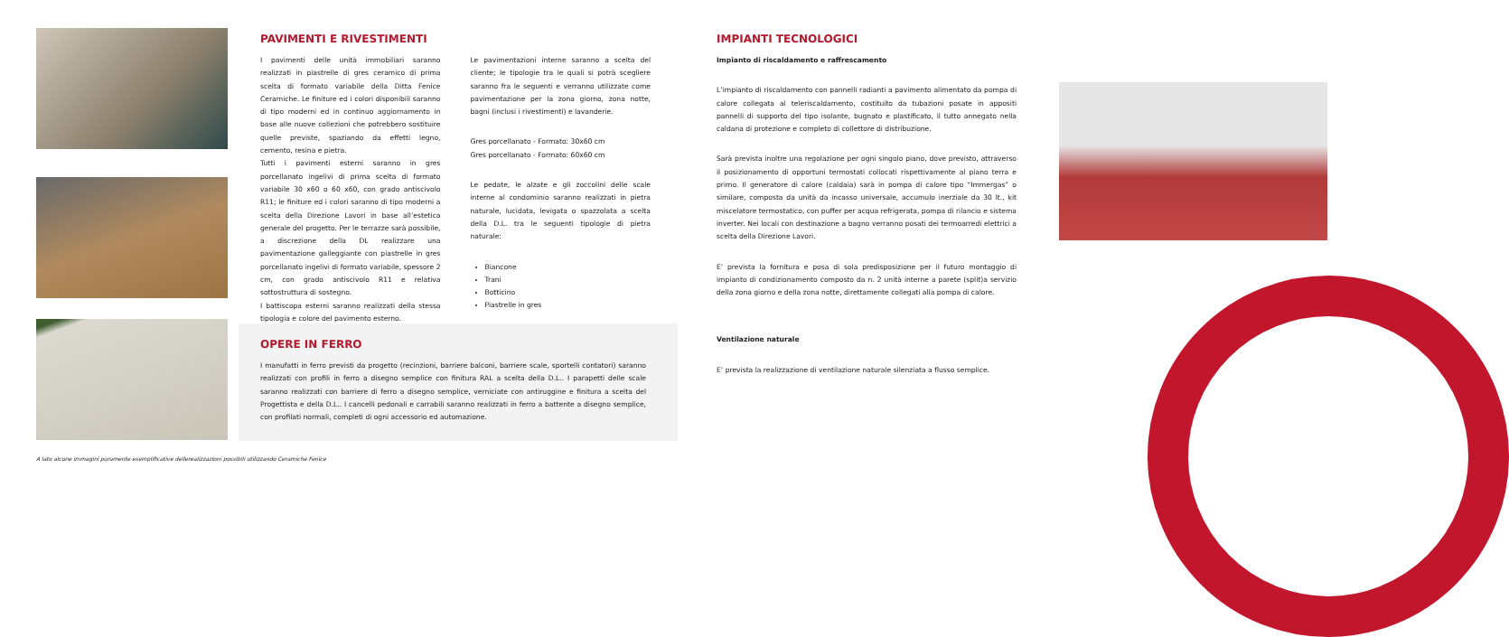PAVIMENTI E RIVESTIMENTI
I pavimenti delle unità immobiliari saranno realizzati in piastrelle di gres ceramico di prima scelta di formato variabile della Ditta Fenice Ceramiche. Le finiture ed i colori disponibili saranno di tipo moderni ed in continuo aggiornamento in base alle nuove collezioni che potrebbero sostituire quelle previste, spaziando da effetti legno, cemento, resina e pietra.
Tutti i pavimenti esterni saranno in gres porcellanato ingelivi di prima scelta di formato variabile 30 x60 o 60 x60, con grado antiscivolo R11; le finiture ed i colori saranno di tipo moderni a scelta della Direzione Lavori in base all’estetica generale del progetto. Per le terrazze sarà possibile, a discrezione della DL realizzare una pavimentazione galleggiante con piastrelle in gres porcellanato ingelivi di formato variabile, spessore 2 cm, con grado antiscivolo R11 e relativa sottostruttura di sostegno.
I battiscopa esterni saranno realizzati della stessa tipologia e colore del pavimento esterno.
Le pavimentazioni interne saranno a scelta del cliente; le tipologie tra le quali si potrà scegliere saranno fra le seguenti e verranno utilizzate come pavimentazione per la zona giorno, zona notte, bagni (inclusi i rivestimenti) e lavanderie.
Gres porcellanato - Formato: 30x60 cm
Gres porcellanato - Formato: 60x60 cm
Le pedate, le alzate e gli zoccolini delle scale interne al condominio saranno realizzati in pietra naturale, lucidata, levigata o spazzolata a scelta della D.L. tra le seguenti tipologie di pietra naturale:
Biancone
Trani
Botticino
Piastrelle in gres
OPERE IN FERRO
I manufatti in ferro previsti da progetto (recinzioni, barriere balconi, barriere scale, sportelli contatori) saranno realizzati con profili in ferro a disegno semplice con finitura RAL a scelta della D.L.. I parapetti delle scale saranno realizzati con barriere di ferro a disegno semplice, verniciate con antiruggine e finitura a scelta del Progettista e della D.L.. I cancelli pedonali e carrabili saranno realizzati in ferro a battente a disegno semplice, con profilati normali, completi di ogni accessorio ed automazione.
A lato alcune immagini puramente esemplificative dellerealizzazioni possibili utilizzando Ceramiche Fenice
IMPIANTI TECNOLOGICI
Impianto di riscaldamento e raffrescamento
L’impianto di riscaldamento con pannelli radianti a pavimento alimentato da pompa di calore collegata al teleriscaldamento, costituito da tubazioni posate in appositi pannelli di supporto del tipo isolante, bugnato e plastificato, il tutto annegato nella caldana di protezione e completo di collettore di distribuzione.
Sarà prevista inoltre una regolazione per ogni singolo piano, dove previsto, attraverso il posizionamento di opportuni termostati collocati rispettivamente al piano terra e primo. Il generatore di calore (caldaia) sarà in pompa di calore tipo “Immergas” o similare, composta da unità da incasso universale, accumulo inerziale da 30 lt., kit miscelatore termostatico, con puffer per acqua refrigerata, pompa di rilancio e sistema inverter. Nei locali con destinazione a bagno verranno posati dei termoarredi elettrici a scelta della Direzione Lavori.
E’ prevista la fornitura e posa di sola predisposizione per il futuro montaggio di impianto di condizionamento composto da n. 2 unità interne a parete (split)a servizio della zona giorno e della zona notte, direttamente collegati alla pompa di calore.
Ventilazione naturale
E’ prevista la realizzazione di ventilazione naturale silenziata a flusso semplice.